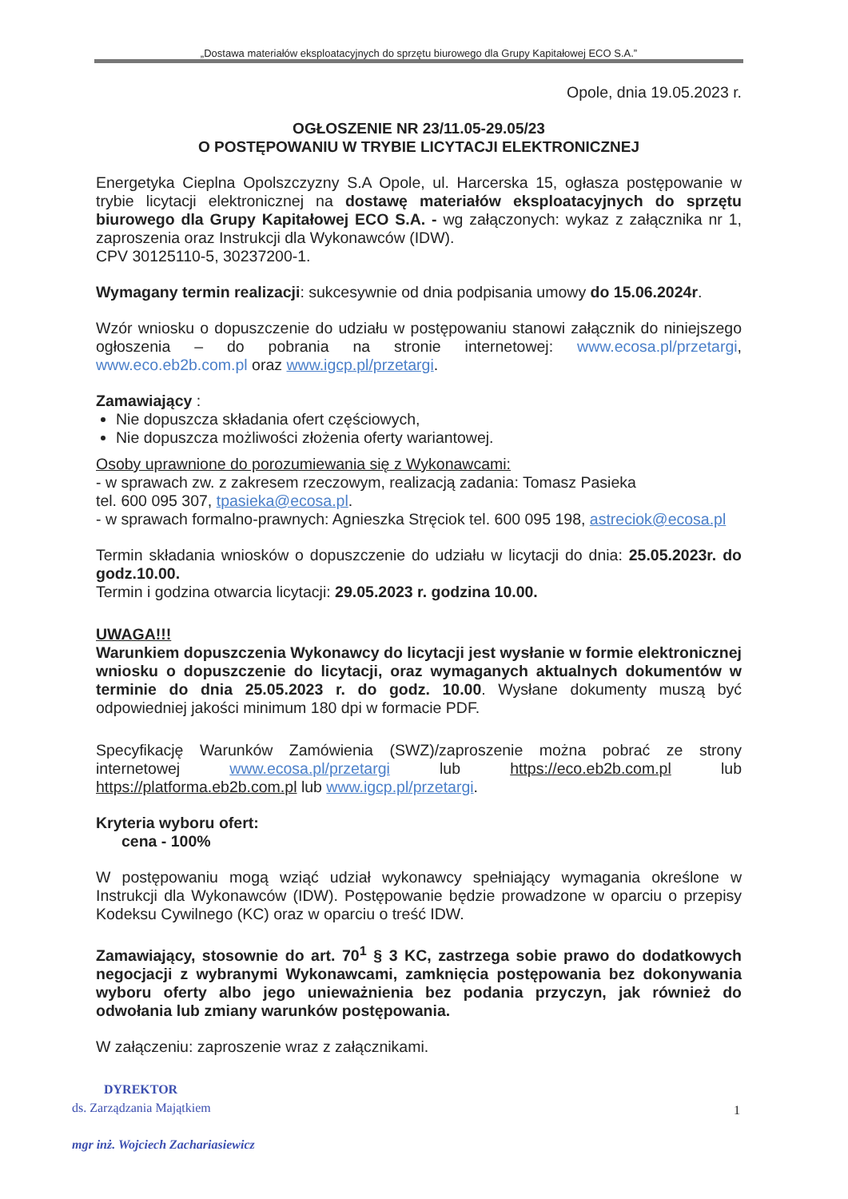„Dostawa materiałów eksploatacyjnych do sprzętu biurowego dla Grupy Kapitałowej ECO S.A.”
Opole, dnia 19.05.2023 r.
OGŁOSZENIE NR 23/11.05-29.05/23
O POSTĘPOWANIU W TRYBIE LICYTACJI ELEKTRONICZNEJ
Energetyka Cieplna Opolszczyzny S.A Opole, ul. Harcerska 15, ogłasza postępowanie w trybie licytacji elektronicznej na dostawę materiałów eksploatacyjnych do sprzętu biurowego dla Grupy Kapitałowej ECO S.A. - wg załączonych: wykaz z załącznika nr 1, zaproszenia oraz Instrukcji dla Wykonawców (IDW).
CPV 30125110-5, 30237200-1.
Wymagany termin realizacji: sukcesywnie od dnia podpisania umowy do 15.06.2024r.
Wzór wniosku o dopuszczenie do udziału w postępowaniu stanowi załącznik do niniejszego ogłoszenia – do pobrania na stronie internetowej: www.ecosa.pl/przetargi, www.eco.eb2b.com.pl oraz www.igcp.pl/przetargi.
Zamawiający :
Nie dopuszcza składania ofert częściowych,
Nie dopuszcza możliwości złożenia oferty wariantowej.
Osoby uprawnione do porozumiewania się z Wykonawcami:
- w sprawach zw. z zakresem rzeczowym, realizacją zadania: Tomasz Pasieka
tel. 600 095 307, tpasieka@ecosa.pl.
- w sprawach formalno-prawnych: Agnieszka Stręciok tel. 600 095 198, astreciok@ecosa.pl
Termin składania wniosków o dopuszczenie do udziału w licytacji do dnia: 25.05.2023r. do godz.10.00.
Termin i godzina otwarcia licytacji: 29.05.2023 r. godzina 10.00.
UWAGA!!!
Warunkiem dopuszczenia Wykonawcy do licytacji jest wysłanie w formie elektronicznej wniosku o dopuszczenie do licytacji, oraz wymaganych aktualnych dokumentów w terminie do dnia 25.05.2023 r. do godz. 10.00. Wysłane dokumenty muszą być odpowiedniej jakości minimum 180 dpi w formacie PDF.
Specyfikację Warunków Zamówienia (SWZ)/zaproszenie można pobrać ze strony internetowej www.ecosa.pl/przetargi lub https://eco.eb2b.com.pl lub https://platforma.eb2b.com.pl lub www.igcp.pl/przetargi.
Kryteria wyboru ofert:
cena - 100%
W postępowaniu mogą wziąć udział wykonawcy spełniający wymagania określone w Instrukcji dla Wykonawców (IDW). Postępowanie będzie prowadzone w oparciu o przepisy Kodeksu Cywilnego (KC) oraz w oparciu o treść IDW.
Zamawiający, stosownie do art. 70<sup>1</sup> § 3 KC, zastrzega sobie prawo do dodatkowych negocjacji z wybranymi Wykonawcami, zamknięcia postępowania bez dokonywania wyboru oferty albo jego unieważnienia bez podania przyczyn, jak również do odwołania lub zmiany warunków postępowania.
W załączeniu: zaproszenie wraz z załącznikami.
DYREKTOR
ds. Zarządzania Majątkiem
mgr inż. Wojciech Zachariasiewicz
1